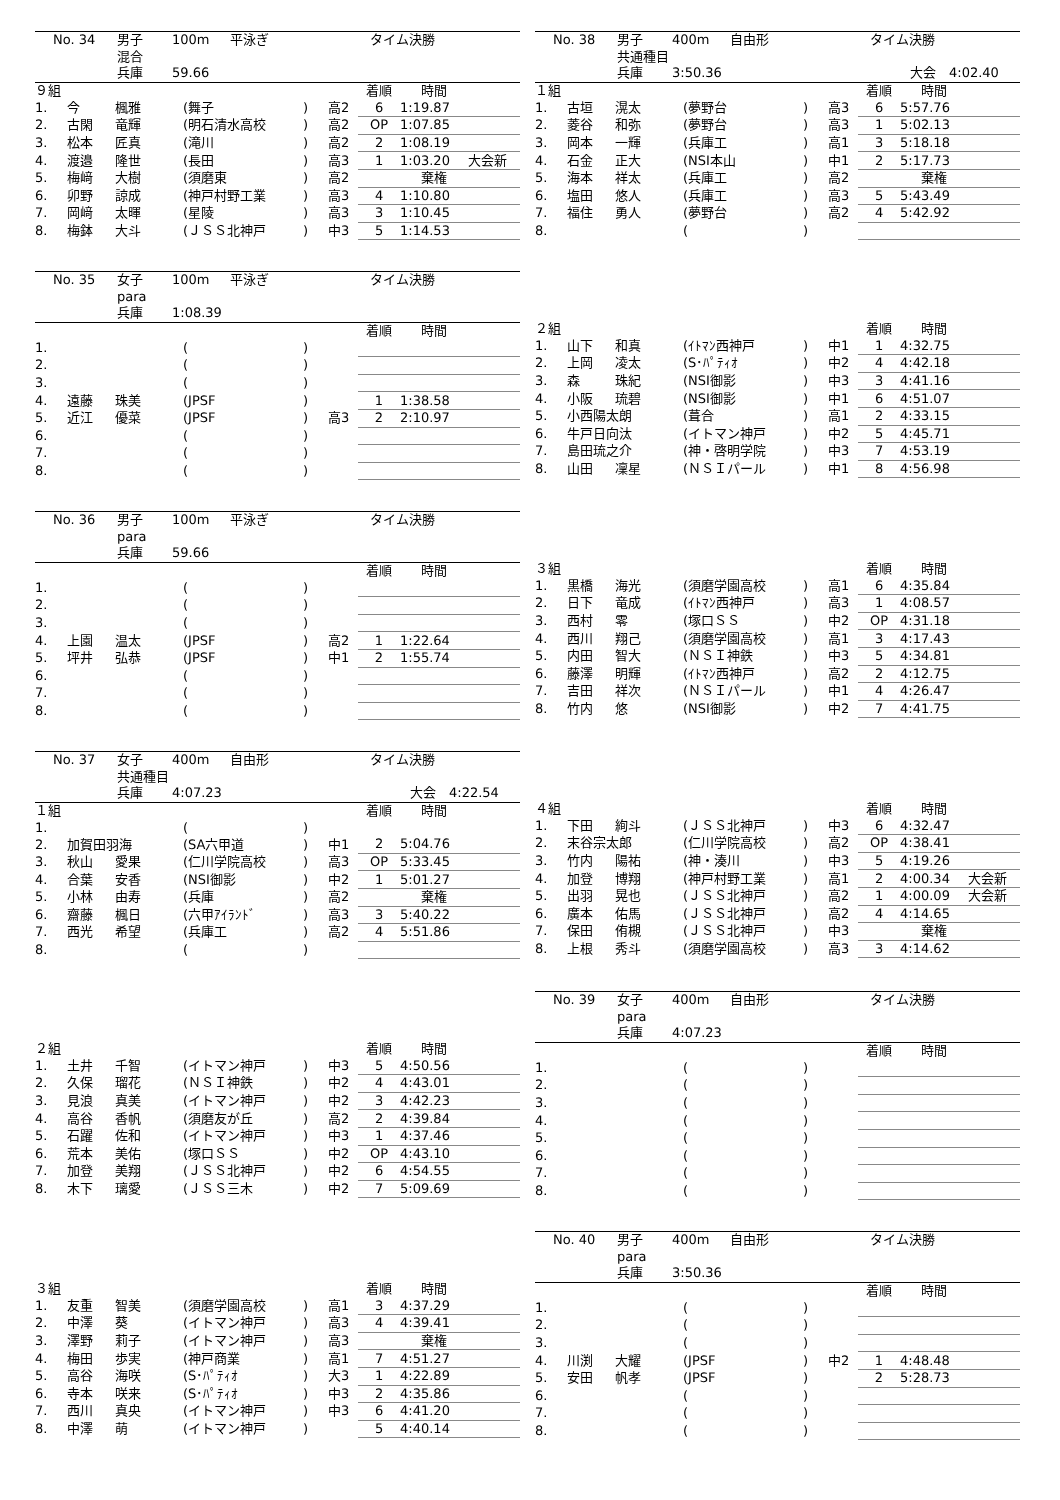No. 34 男子 100m 平泳ぎ タイム決勝
混合
兵庫 59.66
| ９組 | | | | | | 着順 | 時間 | |
| 1. | 今 | 楓雅 | (舞子 | ) | 高2 | 6 | 1:19.87 | |
| 2. | 古閑 | 竜輝 | (明石清水高校 | ) | 高2 | OP | 1:07.85 | |
| 3. | 松本 | 匠真 | (滝川 | ) | 高2 | 2 | 1:08.19 | |
| 4. | 渡邉 | 隆世 | (長田 | ) | 高3 | 1 | 1:03.20 | 大会新 |
| 5. | 梅﨑 | 大樹 | (須磨東 | ) | 高2 | | 棄権 | |
| 6. | 卯野 | 諒成 | (神戸村野工業 | ) | 高3 | 4 | 1:10.80 | |
| 7. | 岡﨑 | 太暉 | (星陵 | ) | 高3 | 3 | 1:10.45 | |
| 8. | 梅鉢 | 大斗 | (ＪＳＳ北神戸 | ) | 中3 | 5 | 1:14.53 | |
No. 35 女子 100m 平泳ぎ タイム決勝
para
兵庫 1:08.39
| | | | | | | 着順 | 時間 | |
| 1. | | | ( | ) | | | | |
| 2. | | | ( | ) | | | | |
| 3. | | | ( | ) | | | | |
| 4. | 遠藤 | 珠美 | (JPSF | ) | | 1 | 1:38.58 | |
| 5. | 近江 | 優菜 | (JPSF | ) | 高3 | 2 | 2:10.97 | |
| 6. | | | ( | ) | | | | |
| 7. | | | ( | ) | | | | |
| 8. | | | ( | ) | | | | |
No. 36 男子 100m 平泳ぎ タイム決勝
para
兵庫 59.66
| | | | | | | 着順 | 時間 | |
| 1. | | | ( | ) | | | | |
| 2. | | | ( | ) | | | | |
| 3. | | | ( | ) | | | | |
| 4. | 上園 | 温太 | (JPSF | ) | 高2 | 1 | 1:22.64 | |
| 5. | 坪井 | 弘恭 | (JPSF | ) | 中1 | 2 | 1:55.74 | |
| 6. | | | ( | ) | | | | |
| 7. | | | ( | ) | | | | |
| 8. | | | ( | ) | | | | |
No. 37 女子 400m 自由形 タイム決勝
共通種目
兵庫 4:07.23 大会　4:22.54
| １組 | | | | | | 着順 | 時間 | |
| 1. | | | ( | ) | | | | |
| 2. | 加賀田羽海 | | (SA六甲道 | ) | 中1 | 2 | 5:04.76 | |
| 3. | 秋山 | 愛果 | (仁川学院高校 | ) | 高3 | OP | 5:33.45 | |
| 4. | 合葉 | 安香 | (NSI御影 | ) | 中2 | 1 | 5:01.27 | |
| 5. | 小林 | 由寿 | (兵庫 | ) | 高2 | | 棄権 | |
| 6. | 齋藤 | 楓日 | (六甲ｱｲﾗﾝﾄﾞ | ) | 高3 | 3 | 5:40.22 | |
| 7. | 西光 | 希望 | (兵庫工 | ) | 高2 | 4 | 5:51.86 | |
| 8. | | | ( | ) | | | | |
| ２組 | | | | | | 着順 | 時間 | |
| 1. | 土井 | 千智 | (イトマン神戸 | ) | 中3 | 5 | 4:50.56 | |
| 2. | 久保 | 瑠花 | (ＮＳＩ神鉄 | ) | 中2 | 4 | 4:43.01 | |
| 3. | 見浪 | 真美 | (イトマン神戸 | ) | 中2 | 3 | 4:42.23 | |
| 4. | 高谷 | 香帆 | (須磨友が丘 | ) | 高2 | 2 | 4:39.84 | |
| 5. | 石躍 | 佐和 | (イトマン神戸 | ) | 中3 | 1 | 4:37.46 | |
| 6. | 荒本 | 美佑 | (塚口ＳＳ | ) | 中2 | OP | 4:43.10 | |
| 7. | 加登 | 美翔 | (ＪＳＳ北神戸 | ) | 中2 | 6 | 4:54.55 | |
| 8. | 木下 | 璃愛 | (ＪＳＳ三木 | ) | 中2 | 7 | 5:09.69 | |
| ３組 | | | | | | 着順 | 時間 | |
| 1. | 友重 | 智美 | (須磨学園高校 | ) | 高1 | 3 | 4:37.29 | |
| 2. | 中澤 | 葵 | (イトマン神戸 | ) | 高3 | 4 | 4:39.41 | |
| 3. | 澤野 | 莉子 | (イトマン神戸 | ) | 高3 | | 棄権 | |
| 4. | 梅田 | 歩実 | (神戸商業 | ) | 高1 | 7 | 4:51.27 | |
| 5. | 高谷 | 海咲 | (S･ﾊﾟﾃｨｵ | ) | 大3 | 1 | 4:22.89 | |
| 6. | 寺本 | 咲来 | (S･ﾊﾟﾃｨｵ | ) | 中3 | 2 | 4:35.86 | |
| 7. | 西川 | 真央 | (イトマン神戸 | ) | 中3 | 6 | 4:41.20 | |
| 8. | 中澤 | 萌 | (イトマン神戸 | ) | | 5 | 4:40.14 | |
No. 38 男子 400m 自由形 タイム決勝
共通種目
兵庫 3:50.36 大会　4:02.40
| １組 | | | | | | 着順 | 時間 | |
| 1. | 古垣 | 滉太 | (夢野台 | ) | 高3 | 6 | 5:57.76 | |
| 2. | 菱谷 | 和弥 | (夢野台 | ) | 高3 | 1 | 5:02.13 | |
| 3. | 岡本 | 一輝 | (兵庫工 | ) | 高1 | 3 | 5:18.18 | |
| 4. | 石金 | 正大 | (NSI本山 | ) | 中1 | 2 | 5:17.73 | |
| 5. | 海本 | 祥太 | (兵庫工 | ) | 高2 | | 棄権 | |
| 6. | 塩田 | 悠人 | (兵庫工 | ) | 高3 | 5 | 5:43.49 | |
| 7. | 福住 | 勇人 | (夢野台 | ) | 高2 | 4 | 5:42.92 | |
| 8. | | | ( | ) | | | | |
| ２組 | | | | | | 着順 | 時間 | |
| 1. | 山下 | 和真 | (ｲﾄﾏﾝ西神戸 | ) | 中1 | 1 | 4:32.75 | |
| 2. | 上岡 | 凌太 | (S･ﾊﾟﾃｨｵ | ) | 中2 | 4 | 4:42.18 | |
| 3. | 森 | 珠紀 | (NSI御影 | ) | 中3 | 3 | 4:41.16 | |
| 4. | 小阪 | 琉碧 | (NSI御影 | ) | 中1 | 6 | 4:51.07 | |
| 5. | 小西陽太朗 | | (葺合 | ) | 高1 | 2 | 4:33.15 | |
| 6. | 牛戸日向汰 | | (イトマン神戸 | ) | 中2 | 5 | 4:45.71 | |
| 7. | 島田琉之介 | | (神・啓明学院 | ) | 中3 | 7 | 4:53.19 | |
| 8. | 山田 | 凜星 | (ＮＳＩパール | ) | 中1 | 8 | 4:56.98 | |
| ３組 | | | | | | 着順 | 時間 | |
| 1. | 黒橋 | 海光 | (須磨学園高校 | ) | 高1 | 6 | 4:35.84 | |
| 2. | 日下 | 竜成 | (ｲﾄﾏﾝ西神戸 | ) | 高3 | 1 | 4:08.57 | |
| 3. | 西村 | 零 | (塚口ＳＳ | ) | 中2 | OP | 4:31.18 | |
| 4. | 西川 | 翔己 | (須磨学園高校 | ) | 高1 | 3 | 4:17.43 | |
| 5. | 内田 | 智大 | (ＮＳＩ神鉄 | ) | 中3 | 5 | 4:34.81 | |
| 6. | 藤澤 | 明輝 | (ｲﾄﾏﾝ西神戸 | ) | 高2 | 2 | 4:12.75 | |
| 7. | 吉田 | 祥次 | (ＮＳＩパール | ) | 中1 | 4 | 4:26.47 | |
| 8. | 竹内 | 悠 | (NSI御影 | ) | 中2 | 7 | 4:41.75 | |
| ４組 | | | | | | 着順 | 時間 | |
| 1. | 下田 | 絢斗 | (ＪＳＳ北神戸 | ) | 中3 | 6 | 4:32.47 | |
| 2. | 末谷宗太郎 | | (仁川学院高校 | ) | 高2 | OP | 4:38.41 | |
| 3. | 竹内 | 陽祐 | (神・湊川 | ) | 中3 | 5 | 4:19.26 | |
| 4. | 加登 | 博翔 | (神戸村野工業 | ) | 高1 | 2 | 4:00.34 | 大会新 |
| 5. | 出羽 | 晃也 | (ＪＳＳ北神戸 | ) | 高2 | 1 | 4:00.09 | 大会新 |
| 6. | 廣本 | 佑馬 | (ＪＳＳ北神戸 | ) | 高2 | 4 | 4:14.65 | |
| 7. | 保田 | 侑槻 | (ＪＳＳ北神戸 | ) | 中3 | | 棄権 | |
| 8. | 上根 | 秀斗 | (須磨学園高校 | ) | 高3 | 3 | 4:14.62 | |
No. 39 女子 400m 自由形 タイム決勝
para
兵庫 4:07.23
| | | | | | | 着順 | 時間 | |
| 1. | | | ( | ) | | | | |
| 2. | | | ( | ) | | | | |
| 3. | | | ( | ) | | | | |
| 4. | | | ( | ) | | | | |
| 5. | | | ( | ) | | | | |
| 6. | | | ( | ) | | | | |
| 7. | | | ( | ) | | | | |
| 8. | | | ( | ) | | | | |
No. 40 男子 400m 自由形 タイム決勝
para
兵庫 3:50.36
| | | | | | | 着順 | 時間 | |
| 1. | | | ( | ) | | | | |
| 2. | | | ( | ) | | | | |
| 3. | | | ( | ) | | | | |
| 4. | 川渕 | 大耀 | (JPSF | ) | 中2 | 1 | 4:48.48 | |
| 5. | 安田 | 帆孝 | (JPSF | ) | | 2 | 5:28.73 | |
| 6. | | | ( | ) | | | | |
| 7. | | | ( | ) | | | | |
| 8. | | | ( | ) | | | | |